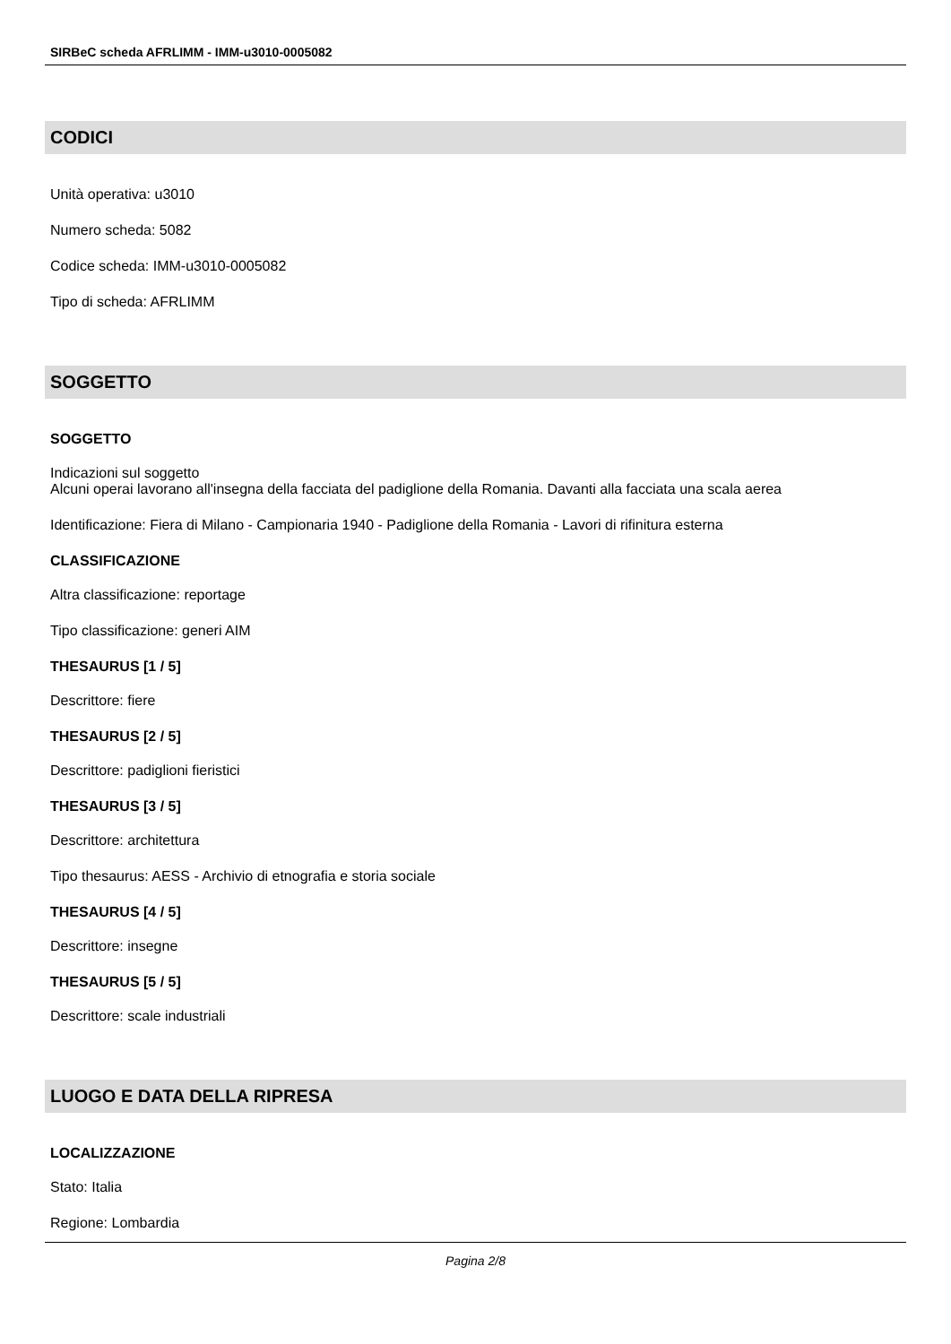SIRBeC scheda AFRLIMM - IMM-u3010-0005082
CODICI
Unità operativa: u3010
Numero scheda: 5082
Codice scheda: IMM-u3010-0005082
Tipo di scheda: AFRLIMM
SOGGETTO
SOGGETTO
Indicazioni sul soggetto
Alcuni operai lavorano all'insegna della facciata del padiglione della Romania. Davanti alla facciata una scala aerea
Identificazione: Fiera di Milano - Campionaria 1940 - Padiglione della Romania - Lavori di rifinitura esterna
CLASSIFICAZIONE
Altra classificazione: reportage
Tipo classificazione: generi AIM
THESAURUS [1 / 5]
Descrittore: fiere
THESAURUS [2 / 5]
Descrittore: padiglioni fieristici
THESAURUS [3 / 5]
Descrittore: architettura
Tipo thesaurus: AESS - Archivio di etnografia e storia sociale
THESAURUS [4 / 5]
Descrittore: insegne
THESAURUS [5 / 5]
Descrittore: scale industriali
LUOGO E DATA DELLA RIPRESA
LOCALIZZAZIONE
Stato: Italia
Regione: Lombardia
Pagina 2/8